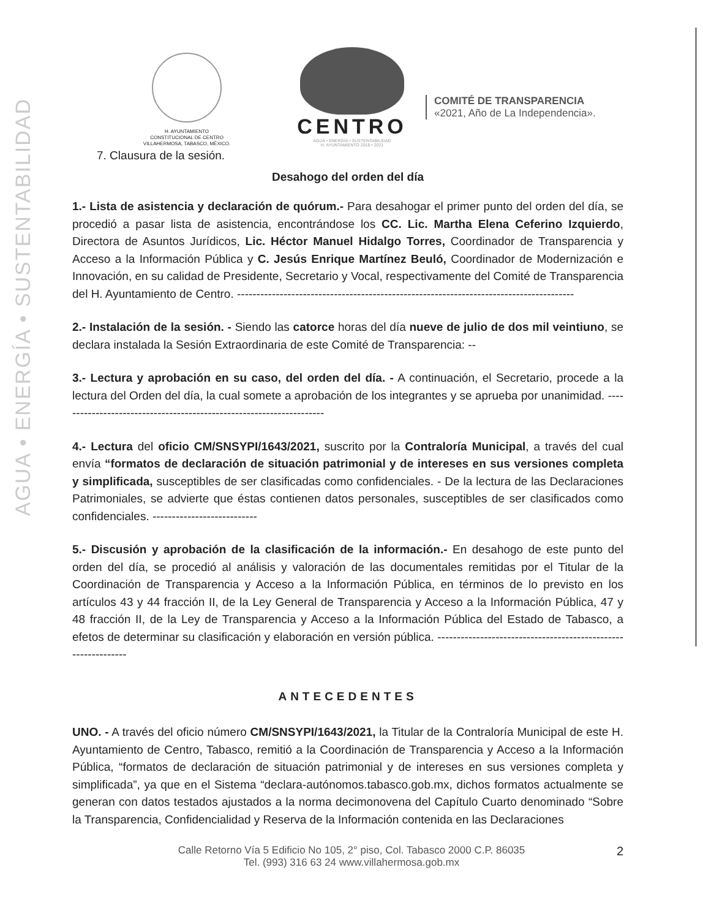AGUA • ENERGÍA • SUSTENTABILIDAD
H. AYUNTAMIENTO
CONSTITUCIONAL DE CENTRO
VILLAHERMOSA, TABASCO, MÉXICO.
CENTRO
AGUA • ENERGÍA • SUSTENTABILIDAD
H. AYUNTAMIENTO 2018 • 2021
COMITÉ DE TRANSPARENCIA
«2021, Año de La Independencia».
7. Clausura de la sesión.
Desahogo del orden del día
1.- Lista de asistencia y declaración de quórum.- Para desahogar el primer punto del orden del día, se procedió a pasar lista de asistencia, encontrándose los CC. Lic. Martha Elena Ceferino Izquierdo, Directora de Asuntos Jurídicos, Lic. Héctor Manuel Hidalgo Torres, Coordinador de Transparencia y Acceso a la Información Pública y C. Jesús Enrique Martínez Beuló, Coordinador de Modernización e Innovación, en su calidad de Presidente, Secretario y Vocal, respectivamente del Comité de Transparencia del H. Ayuntamiento de Centro. ---------------------------------------------------------------------------------------
2.- Instalación de la sesión. - Siendo las catorce horas del día nueve de julio de dos mil veintiuno, se declara instalada la Sesión Extraordinaria de este Comité de Transparencia: --
3.- Lectura y aprobación en su caso, del orden del día. - A continuación, el Secretario, procede a la lectura del Orden del día, la cual somete a aprobación de los integrantes y se aprueba por unanimidad. ---------------------------------------------------------------------
4.- Lectura del oficio CM/SNSYPI/1643/2021, suscrito por la Contraloría Municipal, a través del cual envía “formatos de declaración de situación patrimonial y de intereses en sus versiones completa y simplificada, susceptibles de ser clasificadas como confidenciales. - De la lectura de las Declaraciones Patrimoniales, se advierte que éstas contienen datos personales, susceptibles de ser clasificados como confidenciales. ---------------------------
5.- Discusión y aprobación de la clasificación de la información.- En desahogo de este punto del orden del día, se procedió al análisis y valoración de las documentales remitidas por el Titular de la Coordinación de Transparencia y Acceso a la Información Pública, en términos de lo previsto en los artículos 43 y 44 fracción II, de la Ley General de Transparencia y Acceso a la Información Pública, 47 y 48 fracción II, de la Ley de Transparencia y Acceso a la Información Pública del Estado de Tabasco, a efetos de determinar su clasificación y elaboración en versión pública. --------------------------------------------------------------
ANTECEDENTES
UNO. - A través del oficio número CM/SNSYPI/1643/2021, la Titular de la Contraloría Municipal de este H. Ayuntamiento de Centro, Tabasco, remitió a la Coordinación de Transparencia y Acceso a la Información Pública, “formatos de declaración de situación patrimonial y de intereses en sus versiones completa y simplificada”, ya que en el Sistema “declara-autónomos.tabasco.gob.mx, dichos formatos actualmente se generan con datos testados ajustados a la norma decimonovena del Capítulo Cuarto denominado “Sobre la Transparencia, Confidencialidad y Reserva de la Información contenida en las Declaraciones
Calle Retorno Vía 5 Edificio No 105, 2° piso, Col. Tabasco 2000 C.P. 86035
Tel. (993) 316 63 24 www.villahermosa.gob.mx
2